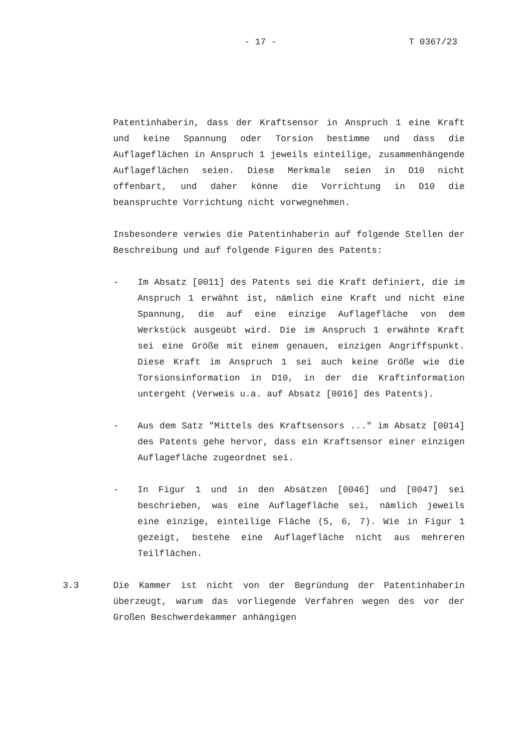- 17 - T 0367/23
Patentinhaberin, dass der Kraftsensor in Anspruch 1 eine Kraft und keine Spannung oder Torsion bestimme und dass die Auflageflächen in Anspruch 1 jeweils einteilige, zusammenhängende Auflageflächen seien. Diese Merkmale seien in D10 nicht offenbart, und daher könne die Vorrichtung in D10 die beanspruchte Vorrichtung nicht vorwegnehmen.
Insbesondere verwies die Patentinhaberin auf folgende Stellen der Beschreibung und auf folgende Figuren des Patents:
- Im Absatz [0011] des Patents sei die Kraft definiert, die im Anspruch 1 erwähnt ist, nämlich eine Kraft und nicht eine Spannung, die auf eine einzige Auflagefläche von dem Werkstück ausgeübt wird. Die im Anspruch 1 erwähnte Kraft sei eine Größe mit einem genauen, einzigen Angriffspunkt. Diese Kraft im Anspruch 1 sei auch keine Größe wie die Torsionsinformation in D10, in der die Kraftinformation untergeht (Verweis u.a. auf Absatz [0016] des Patents).
- Aus dem Satz "Mittels des Kraftsensors ..." im Absatz [0014] des Patents gehe hervor, dass ein Kraftsensor einer einzigen Auflagefläche zugeordnet sei.
- In Figur 1 und in den Absätzen [0046] und [0047] sei beschrieben, was eine Auflagefläche sei, nämlich jeweils eine einzige, einteilige Fläche (5, 6, 7). Wie in Figur 1 gezeigt, bestehe eine Auflagefläche nicht aus mehreren Teilflächen.
3.3 Die Kammer ist nicht von der Begründung der Patentinhaberin überzeugt, warum das vorliegende Verfahren wegen des vor der Großen Beschwerdekammer anhängigen